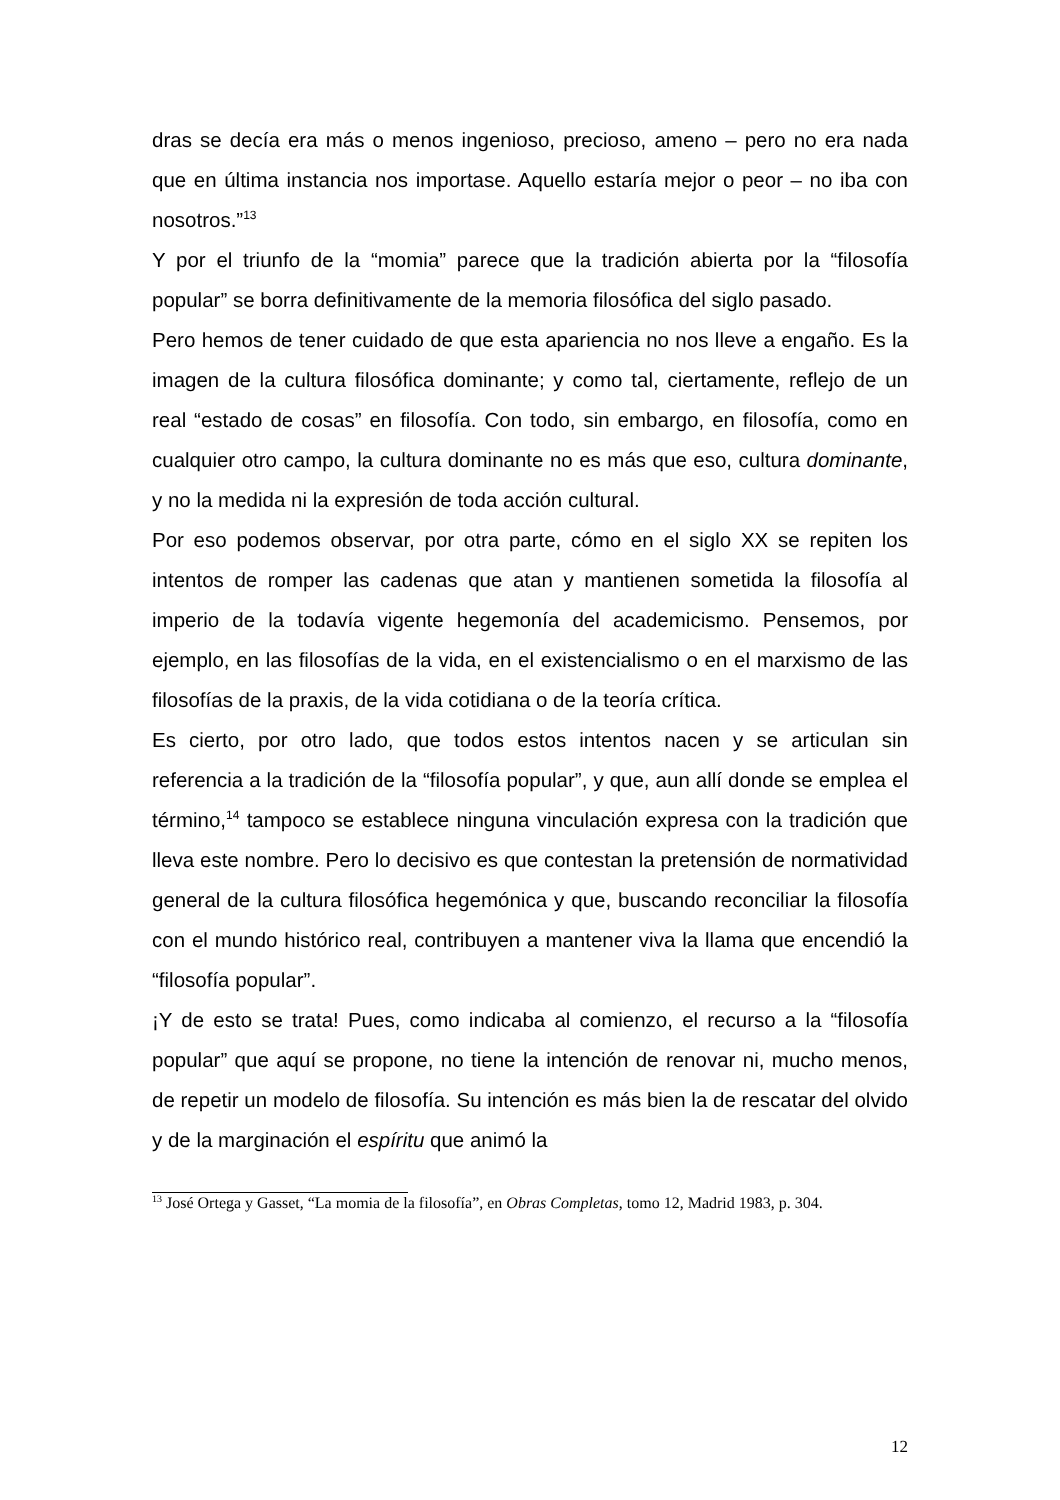dras se decía era más o menos ingenioso, precioso, ameno – pero no era nada que en última instancia nos importase. Aquello estaría mejor o peor – no iba con nosotros.”<sup>13</sup>
Y por el triunfo de la “momia” parece que la tradición abierta por la “filosofía popular” se borra definitivamente de la memoria filosófica del siglo pasado.
Pero hemos de tener cuidado de que esta apariencia no nos lleve a engaño. Es la imagen de la cultura filosófica dominante; y como tal, ciertamente, reflejo de un real “estado de cosas” en filosofía. Con todo, sin embargo, en filosofía, como en cualquier otro campo, la cultura dominante no es más que eso, cultura dominante, y no la medida ni la expresión de toda acción cultural.
Por eso podemos observar, por otra parte, cómo en el siglo XX se repiten los intentos de romper las cadenas que atan y mantienen sometida la filosofía al imperio de la todavía vigente hegemonía del academicismo. Pensemos, por ejemplo, en las filosofías de la vida, en el existencialismo o en el marxismo de las filosofías de la praxis, de la vida cotidiana o de la teoría crítica.
Es cierto, por otro lado, que todos estos intentos nacen y se articulan sin referencia a la tradición de la “filosofía popular”, y que, aun allí donde se emplea el término,<sup>14</sup> tampoco se establece ninguna vinculación expresa con la tradición que lleva este nombre. Pero lo decisivo es que contestan la pretensión de normatividad general de la cultura filosófica hegemónica y que, buscando reconciliar la filosofía con el mundo histórico real, contribuyen a mantener viva la llama que encendió la “filosofía popular”.
¡Y de esto se trata! Pues, como indicaba al comienzo, el recurso a la “filosofía popular” que aquí se propone, no tiene la intención de renovar ni, mucho menos, de repetir un modelo de filosofía. Su intención es más bien la de rescatar del olvido y de la marginación el espíritu que animó la
<sup>13</sup> José Ortega y Gasset, “La momia de la filosofía”, en Obras Completas, tomo 12, Madrid 1983, p. 304.
12